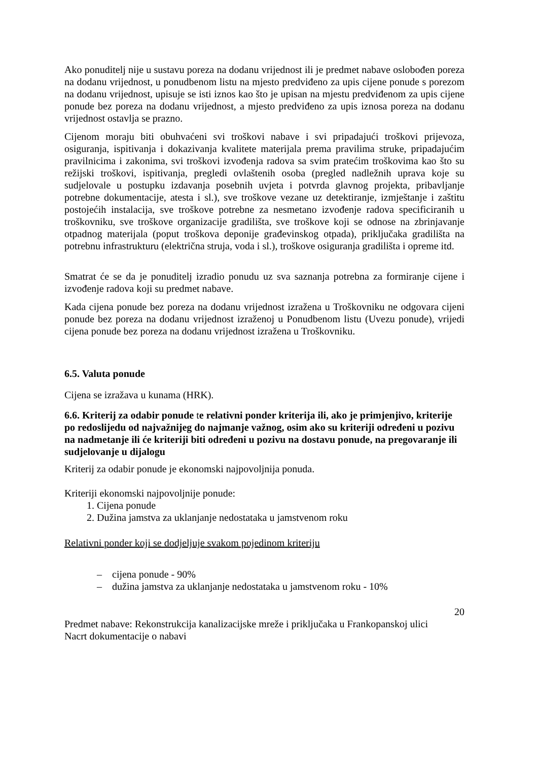Ako ponuditelj nije u sustavu poreza na dodanu vrijednost ili je predmet nabave oslobođen poreza na dodanu vrijednost, u ponudbenom listu na mjesto predviđeno za upis cijene ponude s porezom na dodanu vrijednost, upisuje se isti iznos kao što je upisan na mjestu predviđenom za upis cijene ponude bez poreza na dodanu vrijednost, a mjesto predviđeno za upis iznosa poreza na dodanu vrijednost ostavlja se prazno.
Cijenom moraju biti obuhvaćeni svi troškovi nabave i svi pripadajući troškovi prijevoza, osiguranja, ispitivanja i dokazivanja kvalitete materijala prema pravilima struke, pripadajućim pravilnicima i zakonima, svi troškovi izvođenja radova sa svim pratećim troškovima kao što su režijski troškovi, ispitivanja, pregledi ovlaštenih osoba (pregled nadležnih uprava koje su sudjelovale u postupku izdavanja posebnih uvjeta i potvrda glavnog projekta, pribavljanje potrebne dokumentacije, atesta i sl.), sve troškove vezane uz detektiranje, izmještanje i zaštitu postojećih instalacija, sve troškove potrebne za nesmetano izvođenje radova specificiranih u troškovniku, sve troškove organizacije gradilišta, sve troškove koji se odnose na zbrinjavanje otpadnog materijala (poput troškova deponije građevinskog otpada), priključaka gradilišta na potrebnu infrastrukturu (električna struja, voda i sl.), troškove osiguranja gradilišta i opreme itd.
Smatrat će se da je ponuditelj izradio ponudu uz sva saznanja potrebna za formiranje cijene i izvođenje radova koji su predmet nabave.
Kada cijena ponude bez poreza na dodanu vrijednost izražena u Troškovniku ne odgovara cijeni ponude bez poreza na dodanu vrijednost izraženoj u Ponudbenom listu (Uvezu ponude), vrijedi cijena ponude bez poreza na dodanu vrijednost izražena u Troškovniku.
6.5. Valuta ponude
Cijena se izražava u kunama (HRK).
6.6. Kriterij za odabir ponude te relativni ponder kriterija ili, ako je primjenjivo, kriterije po redoslijedu od najvažnijeg do najmanje važnog, osim ako su kriteriji određeni u pozivu na nadmetanje ili će kriteriji biti određeni u pozivu na dostavu ponude, na pregovaranje ili sudjelovanje u dijalogu
Kriterij za odabir ponude je ekonomski najpovoljnija ponuda.
Kriteriji ekonomski najpovoljnije ponude:
1. Cijena ponude
2. Dužina jamstva za uklanjanje nedostataka u jamstvenom roku
Relativni ponder koji se dodjeljuje svakom pojedinom kriteriju
– cijena ponude - 90%
– dužina jamstva za uklanjanje nedostataka u jamstvenom roku - 10%
20
Predmet nabave: Rekonstrukcija kanalizacijske mreže i priključaka u Frankopanskoj ulici
Nacrt dokumentacije o nabavi